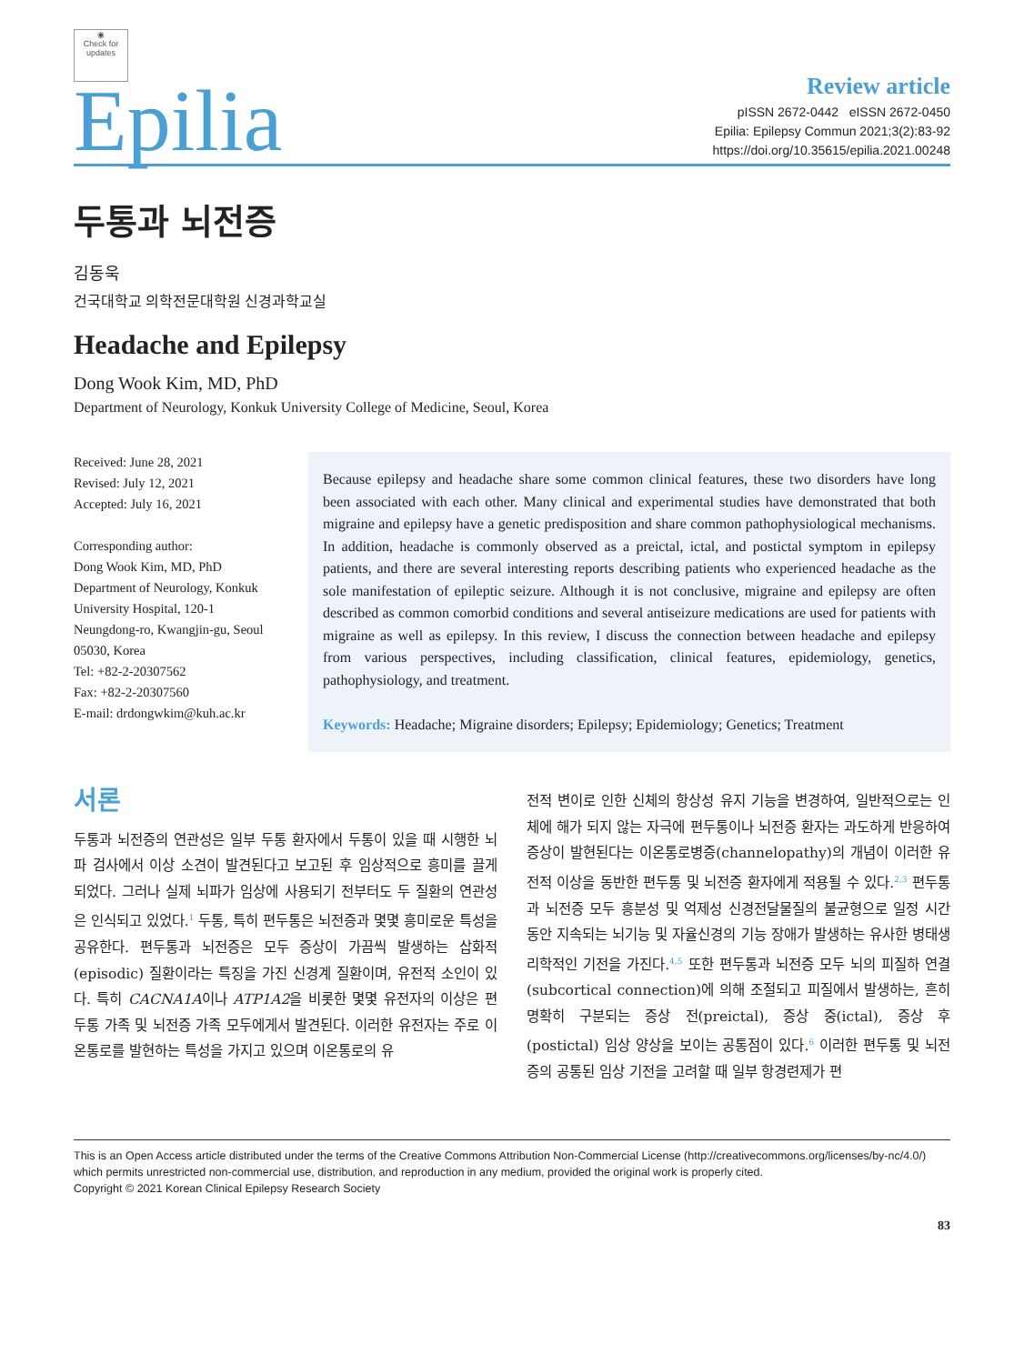◉
Check for updates
Epilia
Review article
pISSN 2672-0442 eISSN 2672-0450
Epilia: Epilepsy Commun 2021;3(2):83-92
https://doi.org/10.35615/epilia.2021.00248
두통과 뇌전증
김동욱
건국대학교 의학전문대학원 신경과학교실
Headache and Epilepsy
Dong Wook Kim, MD, PhD
Department of Neurology, Konkuk University College of Medicine, Seoul, Korea
Received: June 28, 2021
Revised: July 12, 2021
Accepted: July 16, 2021
Corresponding author:
Dong Wook Kim, MD, PhD
Department of Neurology, Konkuk University Hospital, 120-1 Neungdong-ro, Kwangjin-gu, Seoul 05030, Korea
Tel: +82-2-20307562
Fax: +82-2-20307560
E-mail: drdongwkim@kuh.ac.kr
Because epilepsy and headache share some common clinical features, these two disorders have long been associated with each other. Many clinical and experimental studies have demonstrated that both migraine and epilepsy have a genetic predisposition and share common pathophysiological mechanisms. In addition, headache is commonly observed as a preictal, ictal, and postictal symptom in epilepsy patients, and there are several interesting reports describing patients who experienced headache as the sole manifestation of epileptic seizure. Although it is not conclusive, migraine and epilepsy are often described as common comorbid conditions and several antiseizure medications are used for patients with migraine as well as epilepsy. In this review, I discuss the connection between headache and epilepsy from various perspectives, including classification, clinical features, epidemiology, genetics, pathophysiology, and treatment.
Keywords: Headache; Migraine disorders; Epilepsy; Epidemiology; Genetics; Treatment
서론
두통과 뇌전증의 연관성은 일부 두통 환자에서 두통이 있을 때 시행한 뇌파 검사에서 이상 소견이 발견된다고 보고된 후 임상적으로 흥미를 끌게 되었다. 그러나 실제 뇌파가 임상에 사용되기 전부터도 두 질환의 연관성은 인식되고 있었다.<sup>1</sup> 두통, 특히 편두통은 뇌전증과 몇몇 흥미로운 특성을 공유한다. 편두통과 뇌전증은 모두 증상이 가끔씩 발생하는 삽화적(episodic) 질환이라는 특징을 가진 신경계 질환이며, 유전적 소인이 있다. 특히 CACNA1A이나 ATP1A2을 비롯한 몇몇 유전자의 이상은 편두통 가족 및 뇌전증 가족 모두에게서 발견된다. 이러한 유전자는 주로 이온통로를 발현하는 특성을 가지고 있으며 이온통로의 유
전적 변이로 인한 신체의 항상성 유지 기능을 변경하여, 일반적으로는 인체에 해가 되지 않는 자극에 편두통이나 뇌전증 환자는 과도하게 반응하여 증상이 발현된다는 이온통로병증(channelopathy)의 개념이 이러한 유전적 이상을 동반한 편두통 및 뇌전증 환자에게 적용될 수 있다.<sup>2,3</sup> 편두통과 뇌전증 모두 흥분성 및 억제성 신경전달물질의 불균형으로 일정 시간 동안 지속되는 뇌기능 및 자율신경의 기능 장애가 발생하는 유사한 병태생리학적인 기전을 가진다.<sup>4,5</sup> 또한 편두통과 뇌전증 모두 뇌의 피질하 연결(subcortical connection)에 의해 조절되고 피질에서 발생하는, 흔히 명확히 구분되는 증상 전(preictal), 증상 중(ictal), 증상 후(postictal) 임상 양상을 보이는 공통점이 있다.<sup>6</sup> 이러한 편두통 및 뇌전증의 공통된 임상 기전을 고려할 때 일부 항경련제가 편
This is an Open Access article distributed under the terms of the Creative Commons Attribution Non-Commercial License (http://creativecommons.org/licenses/by-nc/4.0/) which permits unrestricted non-commercial use, distribution, and reproduction in any medium, provided the original work is properly cited.
Copyright © 2021 Korean Clinical Epilepsy Research Society
83